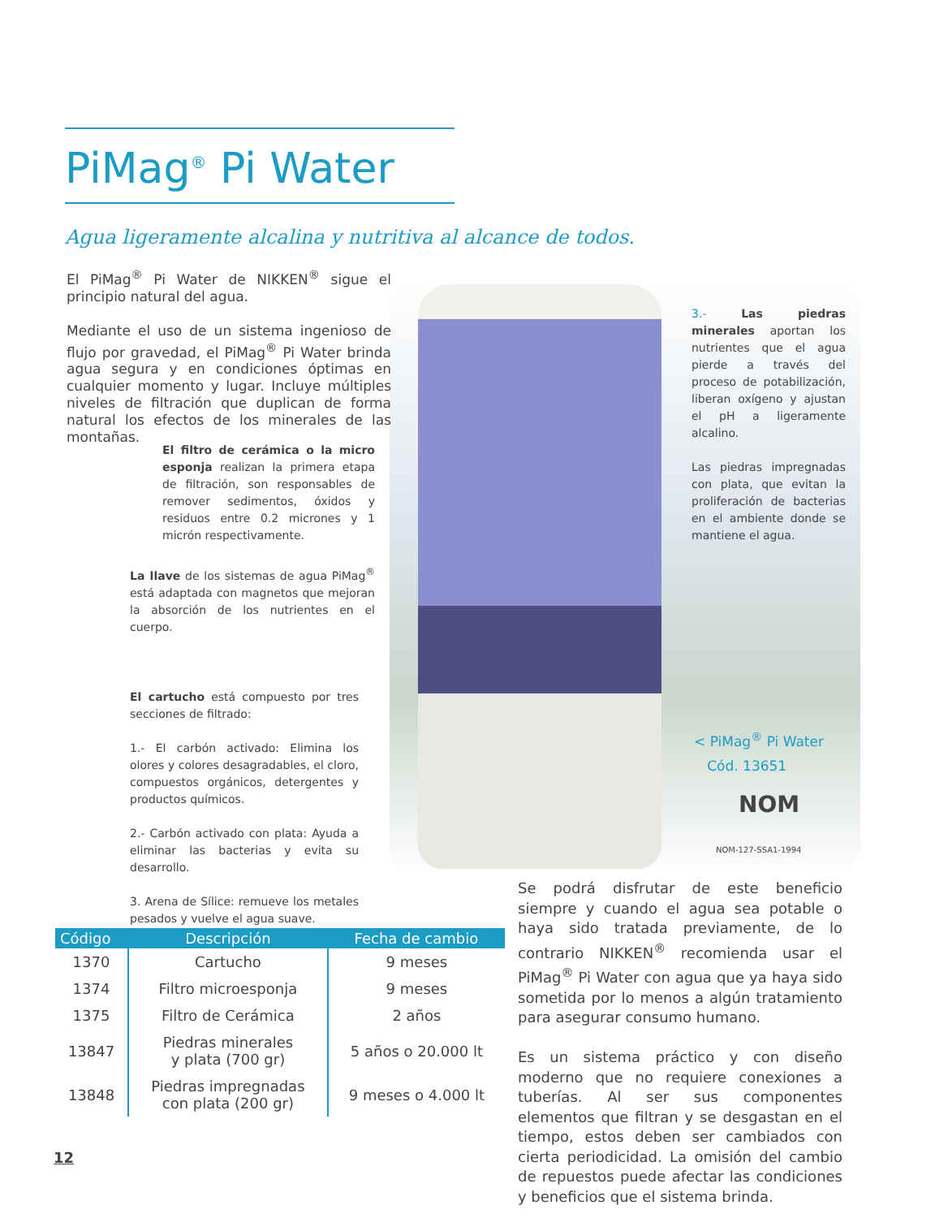PiMag<sup>®</sup> Pi Water
Agua ligeramente alcalina y nutritiva al alcance de todos.
El PiMag<sup>®</sup> Pi Water de NIKKEN<sup>®</sup> sigue el principio natural del agua.
Mediante el uso de un sistema ingenioso de flujo por gravedad, el PiMag<sup>®</sup> Pi Water brinda agua segura y en condiciones óptimas en cualquier momento y lugar. Incluye múltiples niveles de filtración que duplican de forma natural los efectos de los minerales de las montañas.
El filtro de cerámica o la micro esponja realizan la primera etapa de filtración, son responsables de remover sedimentos, óxidos y residuos entre 0.2 micrones y 1 micrón respectivamente.
La llave de los sistemas de agua PiMag<sup>®</sup> está adaptada con magnetos que mejoran la absorción de los nutrientes en el cuerpo.
El cartucho está compuesto por tres secciones de filtrado:
1.- El carbón activado: Elimina los olores y colores desagradables, el cloro, compuestos orgánicos, detergentes y productos químicos.
2.- Carbón activado con plata: Ayuda a eliminar las bacterias y evita su desarrollo.
3. Arena de Sílice: remueve los metales pesados y vuelve el agua suave.
3.- Las piedras minerales aportan los nutrientes que el agua pierde a través del proceso de potabilización, liberan oxígeno y ajustan el pH a ligeramente alcalino.
Las piedras impregnadas con plata, que evitan la proliferación de bacterias en el ambiente donde se mantiene el agua.
< PiMag<sup>®</sup> Pi Water
Cód. 13651
NOM
NOM-127-SSA1-1994
Se podrá disfrutar de este beneficio siempre y cuando el agua sea potable o haya sido tratada previamente, de lo contrario NIKKEN<sup>®</sup> recomienda usar el PiMag<sup>®</sup> Pi Water con agua que ya haya sido sometida por lo menos a algún tratamiento para asegurar consumo humano.
Es un sistema práctico y con diseño moderno que no requiere conexiones a tuberías. Al ser sus componentes elementos que filtran y se desgastan en el tiempo, estos deben ser cambiados con cierta periodicidad. La omisión del cambio de repuestos puede afectar las condiciones y beneficios que el sistema brinda.
| Código | Descripción | Fecha de cambio |
| --- | --- | --- |
| 1370 | Cartucho | 9 meses |
| 1374 | Filtro microesponja | 9 meses |
| 1375 | Filtro de Cerámica | 2 años |
| 13847 | Piedras minerales y plata (700 gr) | 5 años o 20.000 lt |
| 13848 | Piedras impregnadas con plata (200 gr) | 9 meses o 4.000 lt |
12